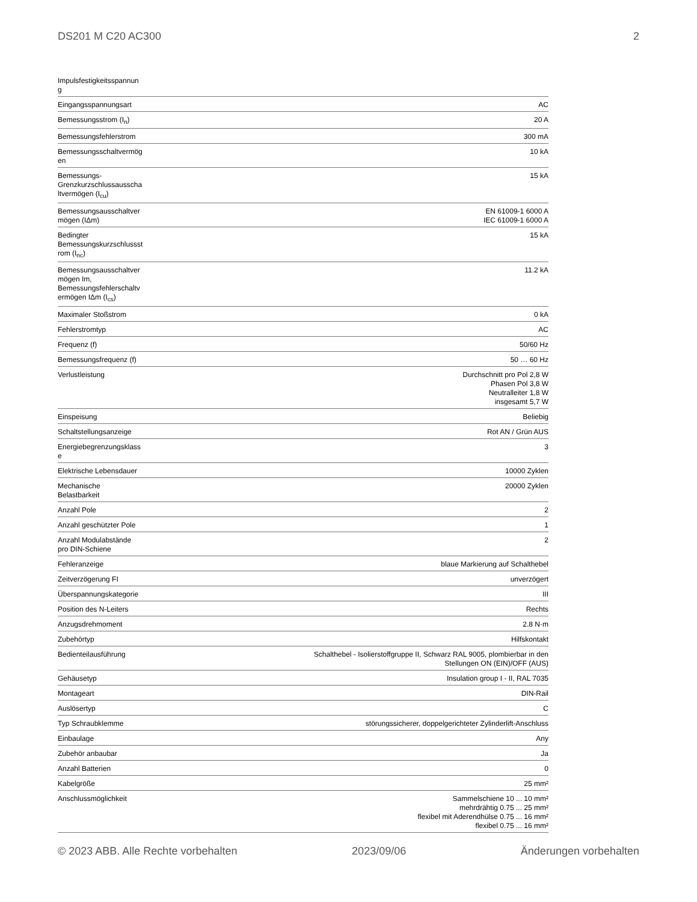DS201 M C20 AC300 2
| Impulsfestigkeitsspannun g | |
| Eingangsspannungsart | AC |
| Bemessungsstrom (I<sub>n</sub>) | 20 A |
| Bemessungsfehlerstrom | 300 mA |
| Bemessungsschaltvermög en | 10 kA |
| Bemessungs- Grenzkurzschlussausscha ltvermögen (I<sub>cu</sub>) | 15 kA |
| Bemessungsausschaltver mögen (IΔm) | EN 61009-1 6000 A IEC 61009-1 6000 A |
| Bedingter Bemessungskurzschlussst rom (I<sub>nc</sub>) | 15 kA |
| Bemessungsausschaltver mögen Im, Bemessungsfehlerschaltv ermögen IΔm (I<sub>cs</sub>) | 11.2 kA |
| Maximaler Stoßstrom | 0 kA |
| Fehlerstromtyp | AC |
| Frequenz (f) | 50/60 Hz |
| Bemessungsfrequenz (f) | 50 … 60 Hz |
| Verlustleistung | Durchschnitt pro Pol 2,8 W Phasen Pol 3,8 W Neutralleiter 1,8 W insgesamt 5,7 W |
| Einspeisung | Beliebig |
| Schaltstellungsanzeige | Rot AN / Grün AUS |
| Energiebegrenzungsklass e | 3 |
| Elektrische Lebensdauer | 10000 Zyklen |
| Mechanische Belastbarkeit | 20000 Zyklen |
| Anzahl Pole | 2 |
| Anzahl geschützter Pole | 1 |
| Anzahl Modulabstände pro DIN-Schiene | 2 |
| Fehleranzeige | blaue Markierung auf Schalthebel |
| Zeitverzögerung FI | unverzögert |
| Überspannungskategorie | III |
| Position des N-Leiters | Rechts |
| Anzugsdrehmoment | 2.8 N·m |
| Zubehörtyp | Hilfskontakt |
| Bedienteilausführung | Schalthebel - Isolierstoffgruppe II, Schwarz RAL 9005, plombierbar in den Stellungen ON (EIN)/OFF (AUS) |
| Gehäusetyp | Insulation group I - II, RAL 7035 |
| Montageart | DIN-Rail |
| Auslösertyp | C |
| Typ Schraubklemme | störungssicherer, doppelgerichteter Zylinderlift-Anschluss |
| Einbaulage | Any |
| Zubehör anbaubar | Ja |
| Anzahl Batterien | 0 |
| Kabelgröße | 25 mm² |
| Anschlussmöglichkeit | Sammelschiene 10 ... 10 mm² mehrdrähtig 0.75 ... 25 mm² flexibel mit Aderendhülse 0.75 ... 16 mm² flexibel 0.75 ... 16 mm² |
© 2023 ABB. Alle Rechte vorbehalten 2023/09/06 Änderungen vorbehalten